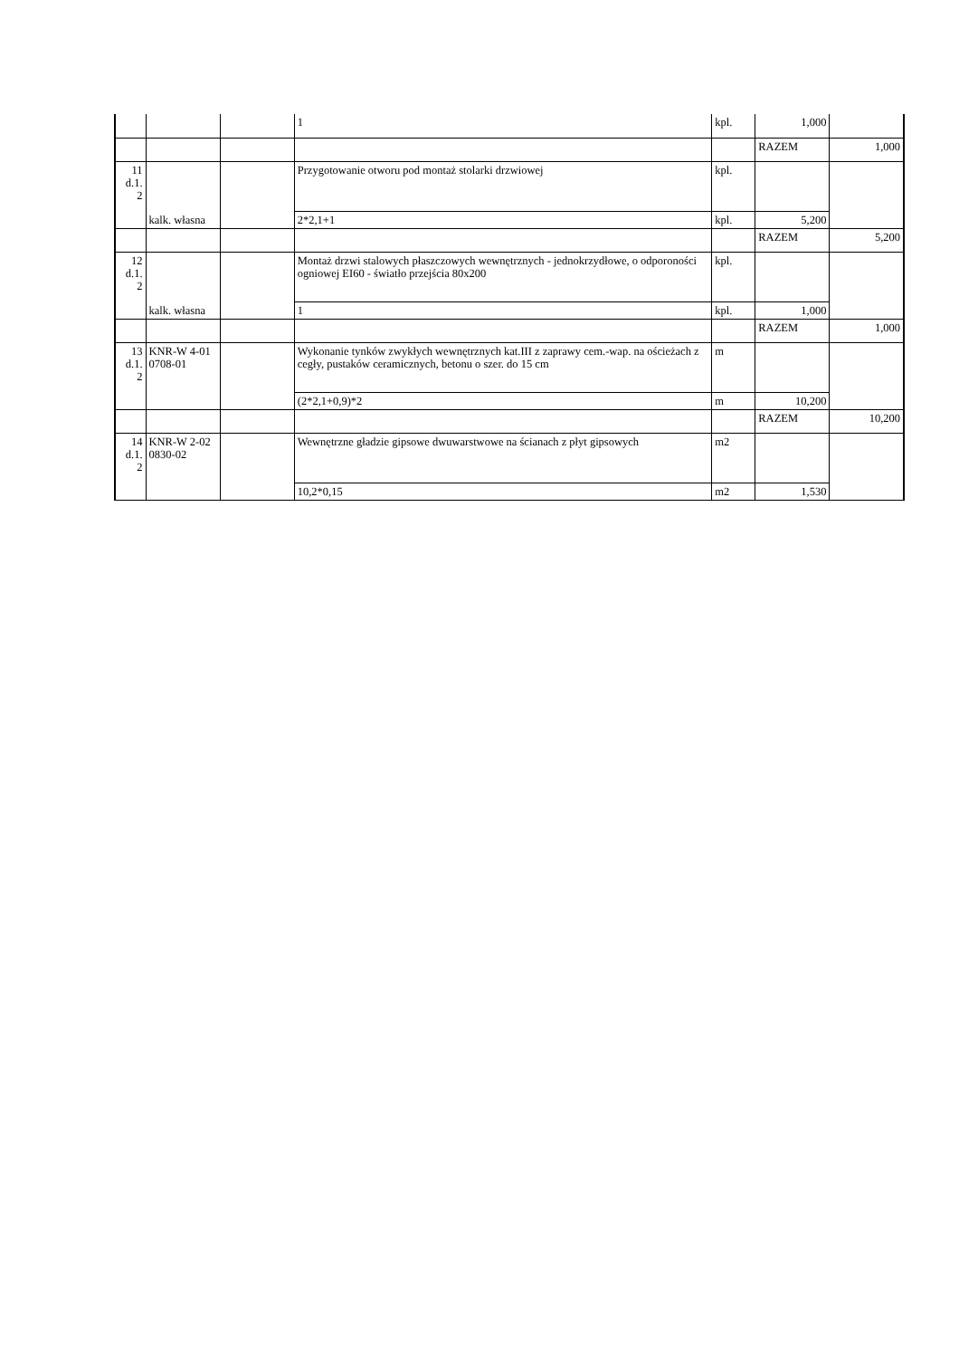| | | | 1 | kpl. | 1,000 | |
| | | | | | RAZEM | 1,000 |
| 11 d.1. 2 | kalk. własna | | Przygotowanie otworu pod montaż stolarki drzwiowej | kpl. | | |
| | | | 2*2,1+1 | kpl. | 5,200 | |
| | | | | | RAZEM | 5,200 |
| 12 d.1. 2 | kalk. własna | | Montaż drzwi stalowych płaszczowych wewnętrznych - jednokrzydłowe, o odporoności ogniowej EI60 - światło przejścia 80x200 | kpl. | | |
| | | | 1 | kpl. | 1,000 | |
| | | | | | RAZEM | 1,000 |
| 13 d.1. 2 | KNR-W 4-01 0708-01 | | Wykonanie tynków zwykłych wewnętrznych kat.III z zaprawy cem.-wap. na ościeżach z cegły, pustaków ceramicznych, betonu o szer. do 15 cm | m | | |
| | | | (2*2,1+0,9)*2 | m | 10,200 | |
| | | | | | RAZEM | 10,200 |
| 14 d.1. 2 | KNR-W 2-02 0830-02 | | Wewnętrzne gładzie gipsowe dwuwarstwowe na ścianach z płyt gipsowych | m2 | | |
| | | | 10,2*0,15 | m2 | 1,530 | |